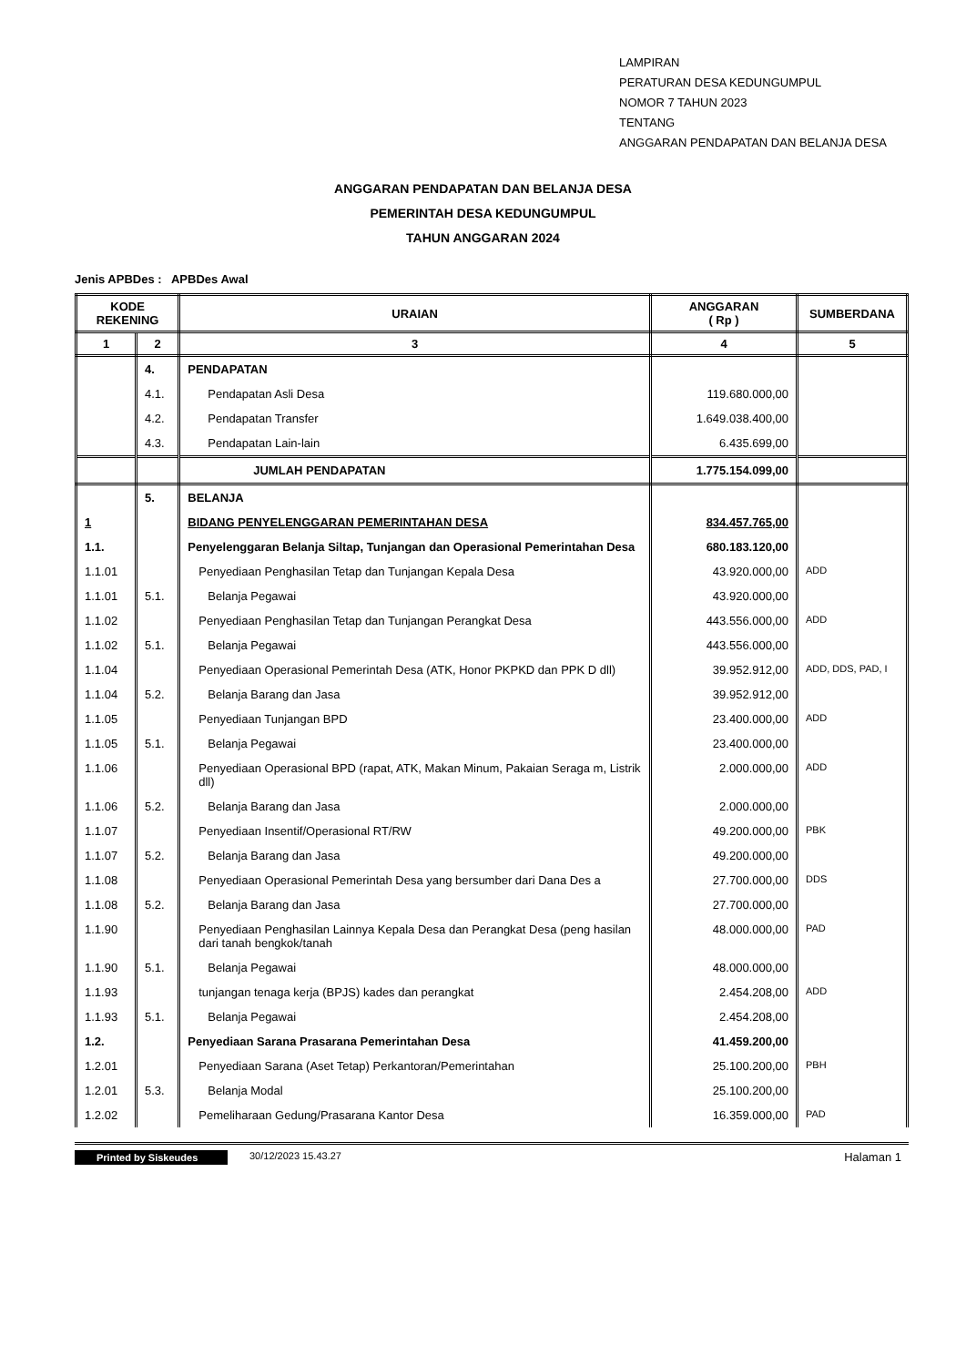LAMPIRAN
PERATURAN DESA KEDUNGUMPUL
NOMOR 7 TAHUN 2023
TENTANG
ANGGARAN PENDAPATAN DAN BELANJA DESA
ANGGARAN PENDAPATAN DAN BELANJA DESA
PEMERINTAH DESA KEDUNGUMPUL
TAHUN ANGGARAN 2024
Jenis APBDes : APBDes Awal
| KODE REKENING | | URAIAN | ANGGARAN ( Rp ) | SUMBERDANA |
| --- | --- | --- | --- | --- |
| 1 | 2 | 3 | 4 | 5 |
| | 4. | PENDAPATAN | | |
| | 4.1. | Pendapatan Asli Desa | 119.680.000,00 | |
| | 4.2. | Pendapatan Transfer | 1.649.038.400,00 | |
| | 4.3. | Pendapatan Lain-lain | 6.435.699,00 | |
| | | JUMLAH PENDAPATAN | 1.775.154.099,00 | |
| | 5. | BELANJA | | |
| 1 | | BIDANG PENYELENGGARAN PEMERINTAHAN DESA | 834.457.765,00 | |
| 1.1. | | Penyelenggaran Belanja Siltap, Tunjangan dan Operasional Pemerintahan Desa | 680.183.120,00 | |
| 1.1.01 | | Penyediaan Penghasilan Tetap dan Tunjangan Kepala Desa | 43.920.000,00 | ADD |
| 1.1.01 | 5.1. | Belanja Pegawai | 43.920.000,00 | |
| 1.1.02 | | Penyediaan Penghasilan Tetap dan Tunjangan Perangkat Desa | 443.556.000,00 | ADD |
| 1.1.02 | 5.1. | Belanja Pegawai | 443.556.000,00 | |
| 1.1.04 | | Penyediaan Operasional Pemerintah Desa (ATK, Honor PKPKD dan PPK D dll) | 39.952.912,00 | ADD, DDS, PAD, I |
| 1.1.04 | 5.2. | Belanja Barang dan Jasa | 39.952.912,00 | |
| 1.1.05 | | Penyediaan Tunjangan BPD | 23.400.000,00 | ADD |
| 1.1.05 | 5.1. | Belanja Pegawai | 23.400.000,00 | |
| 1.1.06 | | Penyediaan Operasional BPD (rapat, ATK, Makan Minum, Pakaian Seraga m, Listrik dll) | 2.000.000,00 | ADD |
| 1.1.06 | 5.2. | Belanja Barang dan Jasa | 2.000.000,00 | |
| 1.1.07 | | Penyediaan Insentif/Operasional RT/RW | 49.200.000,00 | PBK |
| 1.1.07 | 5.2. | Belanja Barang dan Jasa | 49.200.000,00 | |
| 1.1.08 | | Penyediaan Operasional Pemerintah Desa yang bersumber dari Dana Des a | 27.700.000,00 | DDS |
| 1.1.08 | 5.2. | Belanja Barang dan Jasa | 27.700.000,00 | |
| 1.1.90 | | Penyediaan Penghasilan Lainnya Kepala Desa dan Perangkat Desa (peng hasilan dari tanah bengkok/tanah | 48.000.000,00 | PAD |
| 1.1.90 | 5.1. | Belanja Pegawai | 48.000.000,00 | |
| 1.1.93 | | tunjangan tenaga kerja (BPJS) kades dan perangkat | 2.454.208,00 | ADD |
| 1.1.93 | 5.1. | Belanja Pegawai | 2.454.208,00 | |
| 1.2. | | Penyediaan Sarana Prasarana Pemerintahan Desa | 41.459.200,00 | |
| 1.2.01 | | Penyediaan Sarana (Aset Tetap) Perkantoran/Pemerintahan | 25.100.200,00 | PBH |
| 1.2.01 | 5.3. | Belanja Modal | 25.100.200,00 | |
| 1.2.02 | | Pemeliharaan Gedung/Prasarana Kantor Desa | 16.359.000,00 | PAD |
Printed by Siskeudes 30/12/2023 15.43.27 Halaman 1